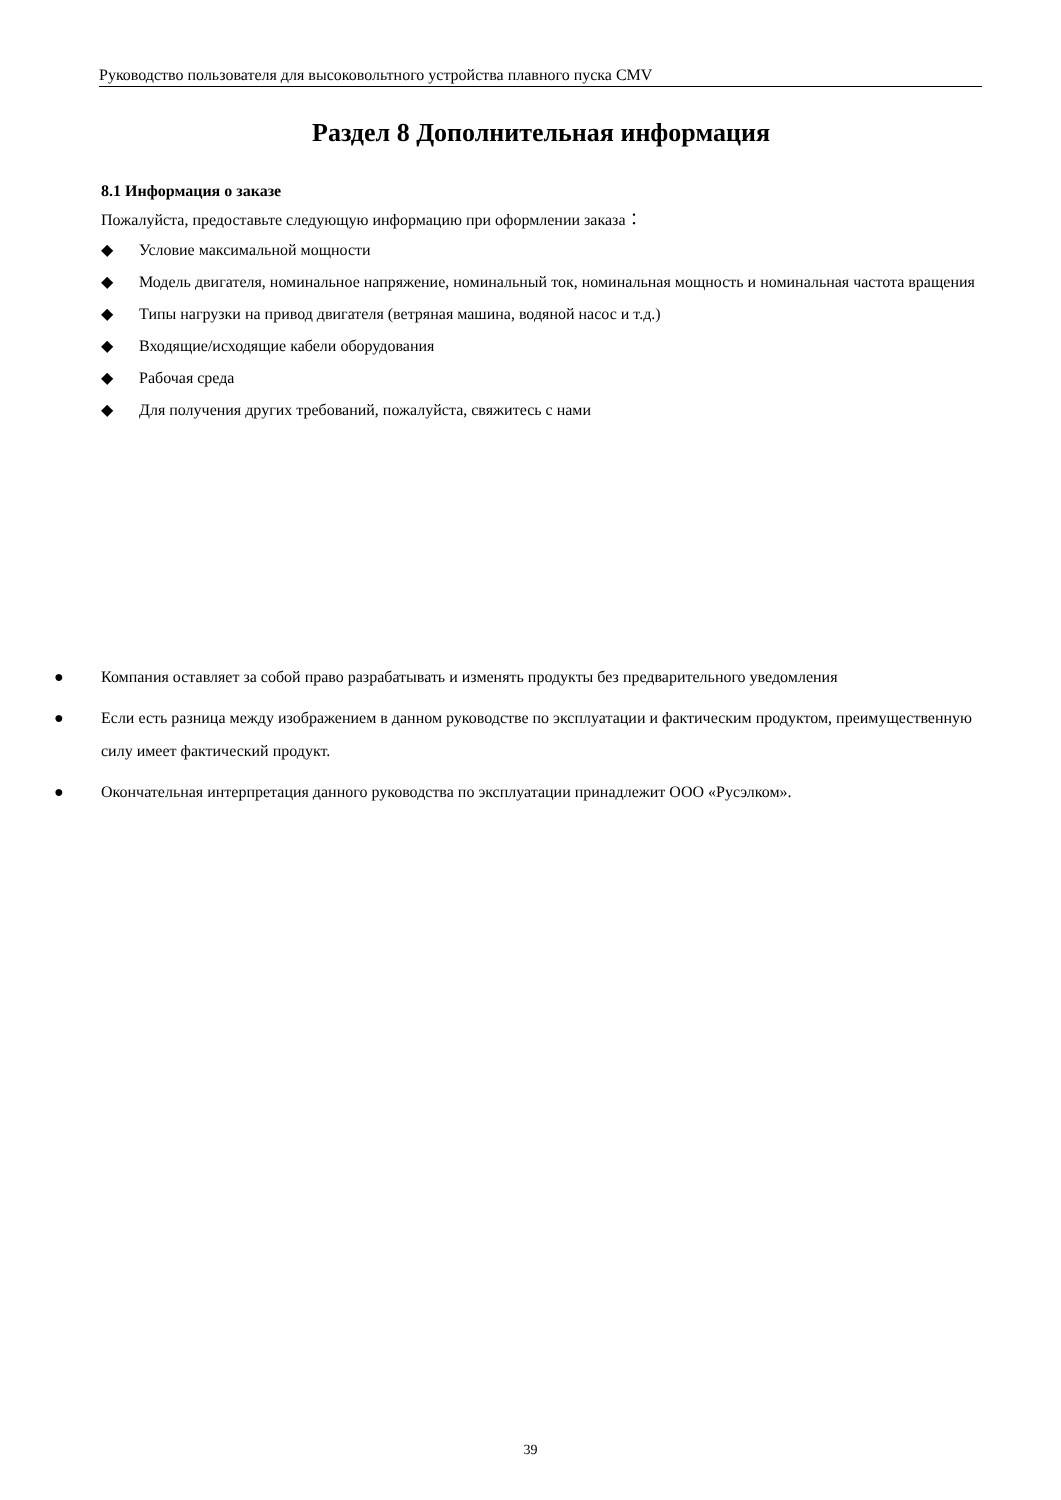Руководство пользователя для высоковольтного устройства плавного пуска CMV
Раздел 8 Дополнительная информация
8.1 Информация о заказе
Пожалуйста, предоставьте следующую информацию при оформлении заказа：
◆ Условие максимальной мощности
◆ Модель двигателя, номинальное напряжение, номинальный ток, номинальная мощность и номинальная частота вращения
◆ Типы нагрузки на привод двигателя (ветряная машина, водяной насос и т.д.)
◆ Входящие/исходящие кабели оборудования
◆ Рабочая среда
◆ Для получения других требований, пожалуйста, свяжитесь с нами
● Компания оставляет за собой право разрабатывать и изменять продукты без предварительного уведомления
● Если есть разница между изображением в данном руководстве по эксплуатации и фактическим продуктом, преимущественную силу имеет фактический продукт.
● Окончательная интерпретация данного руководства по эксплуатации принадлежит ООО «Русэлком».
39